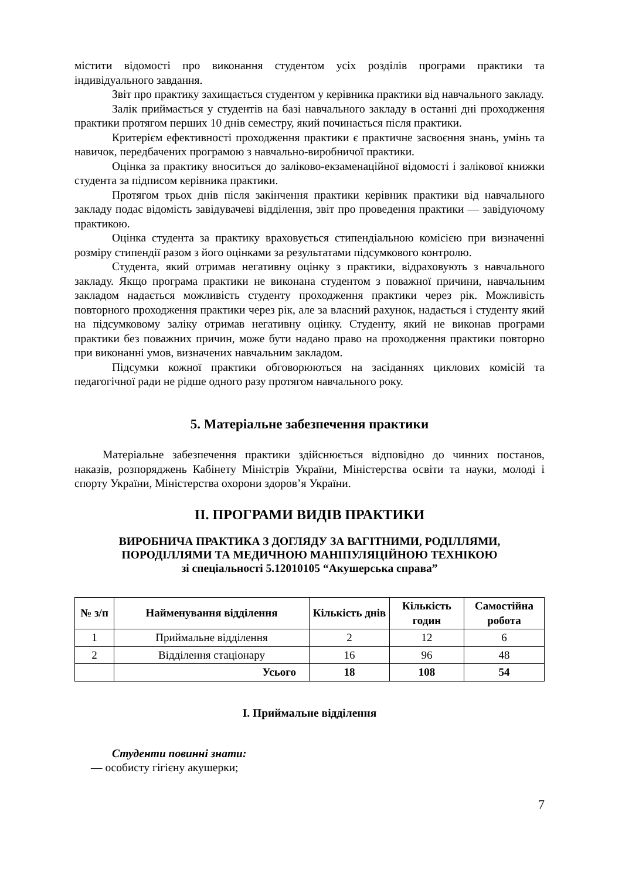містити відомості про виконання студентом усіх розділів програми практики та індивідуального завдання.
Звіт про практику захищається студентом у керівника практики від навчального закладу.
Залік приймається у студентів на базі навчального закладу в останні дні проходження практики протягом перших 10 днів семестру, який починається після практики.
Критерієм ефективності проходження практики є практичне засвоєння знань, умінь та навичок, передбачених програмою з навчально-виробничої практики.
Оцінка за практику вноситься до заліково-екзаменаційної відомості і залікової книжки студента за підписом керівника практики.
Протягом трьох днів після закінчення практики керівник практики від навчального закладу подає відомість завідувачеві відділення, звіт про проведення практики — завідуючому практикою.
Оцінка студента за практику враховується стипендіальною комісією при визначенні розміру стипендії разом з його оцінками за результатами підсумкового контролю.
Студента, який отримав негативну оцінку з практики, відраховують з навчального закладу. Якщо програма практики не виконана студентом з поважної причини, навчальним закладом надається можливість студенту проходження практики через рік. Можливість повторного проходження практики через рік, але за власний рахунок, надається і студенту який на підсумковому заліку отримав негативну оцінку. Студенту, який не виконав програми практики без поважних причин, може бути надано право на проходження практики повторно при виконанні умов, визначених навчальним закладом.
Підсумки кожної практики обговорюються на засіданнях циклових комісій та педагогічної ради не рідше одного разу протягом навчального року.
5. Матеріальне забезпечення практики
Матеріальне забезпечення практики здійснюється відповідно до чинних постанов, наказів, розпоряджень Кабінету Міністрів України, Міністерства освіти та науки, молоді і спорту України, Міністерства охорони здоров’я України.
ІІ. ПРОГРАМИ ВИДІВ ПРАКТИКИ
ВИРОБНИЧА ПРАКТИКА З ДОГЛЯДУ ЗА ВАГІТНИМИ, РОДІЛЛЯМИ,
ПОРОДІЛЛЯМИ ТА МЕДИЧНОЮ МАНІПУЛЯЦІЙНОЮ ТЕХНІКОЮ
зі спеціальності 5.12010105 “Акушерська справа”
| № з/п | Найменування відділення | Кількість днів | Кількість годин | Самостійна робота |
| --- | --- | --- | --- | --- |
| 1 | Приймальне відділення | 2 | 12 | 6 |
| 2 | Відділення стаціонару | 16 | 96 | 48 |
| | Усього | 18 | 108 | 54 |
І. Приймальне відділення
Студенти повинні знати:
— особисту гігієну акушерки;
7